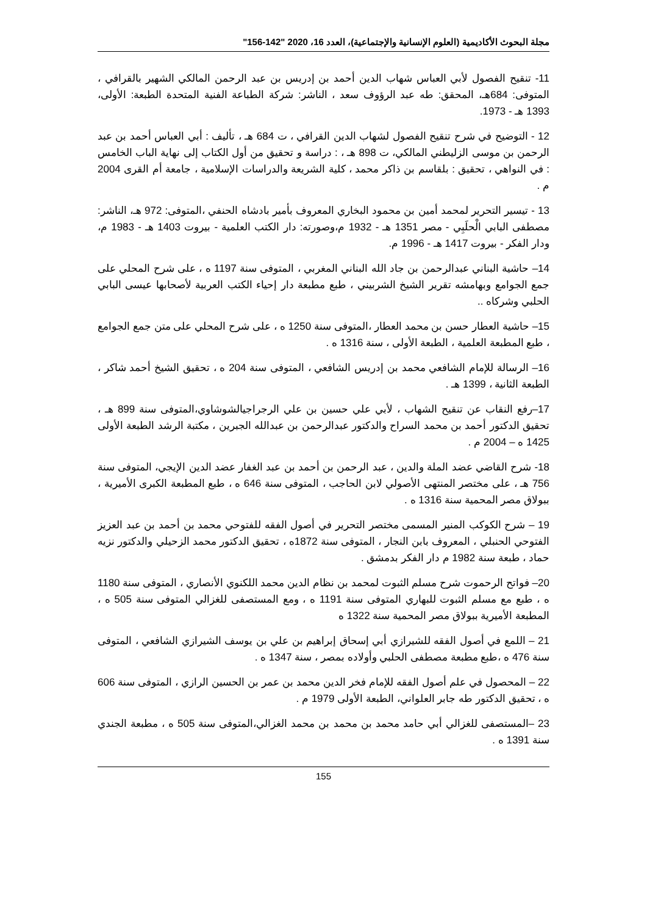مجلة البحوث الأكاديمية (العلوم الإنسانية والإجتماعية)، العدد 16، 2020 "142-156"
11- تنقيح الفصول لأبي العباس شهاب الدين أحمد بن إدريس بن عبد الرحمن المالكي الشهير بالقرافي ، المتوفى: 684هـ، المحقق: طه عبد الرؤوف سعد ، الناشر: شركة الطباعة الفنية المتحدة الطبعة: الأولى، 1393 هـ - 1973.
12 - التوضيح في شرح تنقيح الفصول لشهاب الدين القرافي ، ت 684 هـ ، تأليف : أبي العباس أحمد بن عبد الرحمن بن موسى الزليطني المالكي، ت 898 هـ ، : دراسة و تحقيق من أول الكتاب إلى نهاية الباب الخامس : في النواهي ، تحقيق : بلقاسم بن ذاكر محمد ، كلية الشريعة والدراسات الإسلامية ، جامعة أم القرى 2004 م .
13 - تيسير التحرير لمحمد أمين بن محمود البخاري المعروف بأمير بادشاه الحنفي ،المتوفى: 972 هـ، الناشر: مصطفى البابي الْحلَبِي - مصر 1351 هـ - 1932 م،وصورته: دار الكتب العلمية - بيروت 1403 هـ - 1983 م، ودار الفكر - بيروت 1417 هـ - 1996 م.
14– حاشية البناني عبدالرحمن بن جاد الله البناني المغربي ، المتوفى سنة 1197 ه ، على شرح المحلي على جمع الجوامع وبهامشه تقرير الشيخ الشربيني ، طبع مطبعة دار إحياء الكتب العربية لأصحابها عيسى البابي الحلبي وشركاه ..
15– حاشية العطار حسن بن محمد العطار ،المتوفى سنة 1250 ه ، على شرح المحلي على متن جمع الجوامع ، طبع المطبعة العلمية ، الطبعة الأولى ، سنة 1316 ه .
16– الرسالة للإمام الشافعي محمد بن إدريس الشافعي ، المتوفى سنة 204 ه ، تحقيق الشيخ أحمد شاكر ، الطبعة الثانية ، 1399 هـ .
17–رفع النقاب عن تنقيح الشهاب ، لأبي علي حسين بن علي الرجراجيالشوشاوي،المتوفى سنة 899 هـ ، تحقيق الدكتور أحمد بن محمد السراح والدكتور عبدالرحمن بن عبدالله الجبرين ، مكتبة الرشد الطبعة الأولى 1425 ه – 2004 م .
18- شرح القاضي عضد الملة والدين ، عبد الرحمن بن أحمد بن عبد الغفار عضد الدين الإيجي، المتوفى سنة 756 هـ ، على مختصر المنتهى الأصولي لابن الحاجب ، المتوفى سنة 646 ه ، طبع المطبعة الكبرى الأميرية ، ببولاق مصر المحمية سنة 1316 ه .
19 – شرح الكوكب المنير المسمى مختصر التحرير في أصول الفقه للفتوحي محمد بن أحمد بن عبد العزيز الفتوحي الحنبلي ، المعروف بابن النجار ، المتوفى سنة 1872ه ، تحقيق الدكتور محمد الزحيلي والدكتور نزيه حماد ، طبعة سنة 1982 م دار الفكر بدمشق .
20– فواتح الرحموت شرح مسلم الثبوت لمحمد بن نظام الدين محمد اللكنوي الأنصاري ، المتوفى سنة 1180 ه ، طبع مع مسلم الثبوت للبهاري المتوفى سنة 1191 ه ، ومع المستصفى للغزالي المتوفى سنة 505 ه ، المطبعة الأميرية ببولاق مصر المحمية سنة 1322 ه
21 – اللمع في أصول الفقه للشيرازي أبي إسحاق إبراهيم بن علي بن يوسف الشيرازي الشافعي ، المتوفى سنة 476 ه ،طبع مطبعة مصطفى الحلبي وأولاده بمصر ، سنة 1347 ه .
22 – المحصول في علم أصول الفقه للإمام فخر الدين محمد بن عمر بن الحسين الرازي ، المتوفى سنة 606 ه ، تحقيق الدكتور طه جابر العلواني، الطبعة الأولى 1979 م .
23 –المستصفى للغزالي أبي حامد محمد بن محمد بن محمد الغزالي،المتوفى سنة 505 ه ، مطبعة الجندي سنة 1391 ه .
155